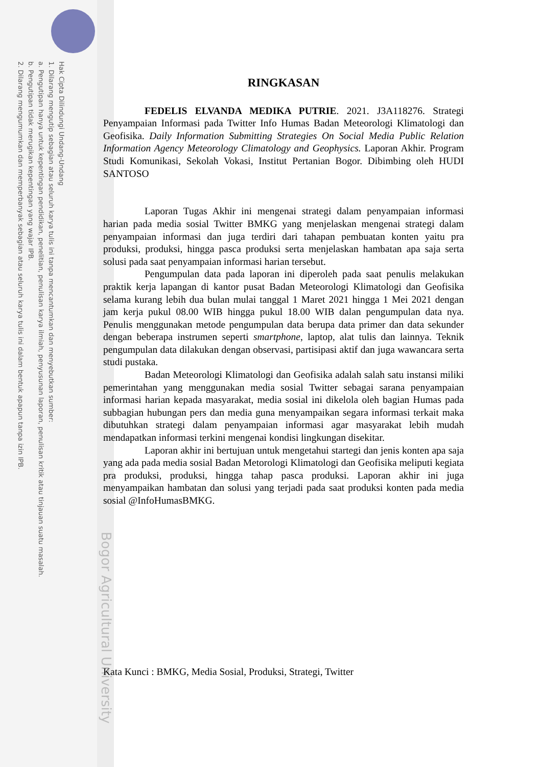Hak Cipta Dilindungi Undang-Undang
1. Dilarang mengutip sebagian atau seluruh karya tulis ini tanpa mencantumkan dan menyebutkan sumber:
a. Pengutipan hanya untuk kepentingan pendidikan, penelitian, penulisan karya ilmiah, penyusunan laporan, penulisan kritik atau tinjauan suatu masalah.
b. Pengutipan tidak merugikan kepentingan yang wajar IPB.
2. Dilarang mengumumkan dan memperbanyak sebagian atau seluruh karya tulis ini dalam bentuk apapun tanpa izin IPB.
Bogor Agricultural University
RINGKASAN
FEDELIS ELVANDA MEDIKA PUTRIE. 2021. J3A118276. Strategi Penyampaian Informasi pada Twitter Info Humas Badan Meteorologi Klimatologi dan Geofisika. Daily Information Submitting Strategies On Social Media Public Relation Information Agency Meteorology Climatology and Geophysics. Laporan Akhir. Program Studi Komunikasi, Sekolah Vokasi, Institut Pertanian Bogor. Dibimbing oleh HUDI SANTOSO
Laporan Tugas Akhir ini mengenai strategi dalam penyampaian informasi harian pada media sosial Twitter BMKG yang menjelaskan mengenai strategi dalam penyampaian informasi dan juga terdiri dari tahapan pembuatan konten yaitu pra produksi, produksi, hingga pasca produksi serta menjelaskan hambatan apa saja serta solusi pada saat penyampaian informasi harian tersebut.
Pengumpulan data pada laporan ini diperoleh pada saat penulis melakukan praktik kerja lapangan di kantor pusat Badan Meteorologi Klimatologi dan Geofisika selama kurang lebih dua bulan mulai tanggal 1 Maret 2021 hingga 1 Mei 2021 dengan jam kerja pukul 08.00 WIB hingga pukul 18.00 WIB dalan pengumpulan data nya. Penulis menggunakan metode pengumpulan data berupa data primer dan data sekunder dengan beberapa instrumen seperti smartphone, laptop, alat tulis dan lainnya. Teknik pengumpulan data dilakukan dengan observasi, partisipasi aktif dan juga wawancara serta studi pustaka.
Badan Meteorologi Klimatologi dan Geofisika adalah salah satu instansi miliki pemerintahan yang menggunakan media sosial Twitter sebagai sarana penyampaian informasi harian kepada masyarakat, media sosial ini dikelola oleh bagian Humas pada subbagian hubungan pers dan media guna menyampaikan segara informasi terkait maka dibutuhkan strategi dalam penyampaian informasi agar masyarakat lebih mudah mendapatkan informasi terkini mengenai kondisi lingkungan disekitar.
Laporan akhir ini bertujuan untuk mengetahui startegi dan jenis konten apa saja yang ada pada media sosial Badan Metorologi Klimatologi dan Geofisika meliputi kegiata pra produksi, produksi, hingga tahap pasca produksi. Laporan akhir ini juga menyampaikan hambatan dan solusi yang terjadi pada saat produksi konten pada media sosial @InfoHumasBMKG.
Kata Kunci : BMKG, Media Sosial, Produksi, Strategi, Twitter